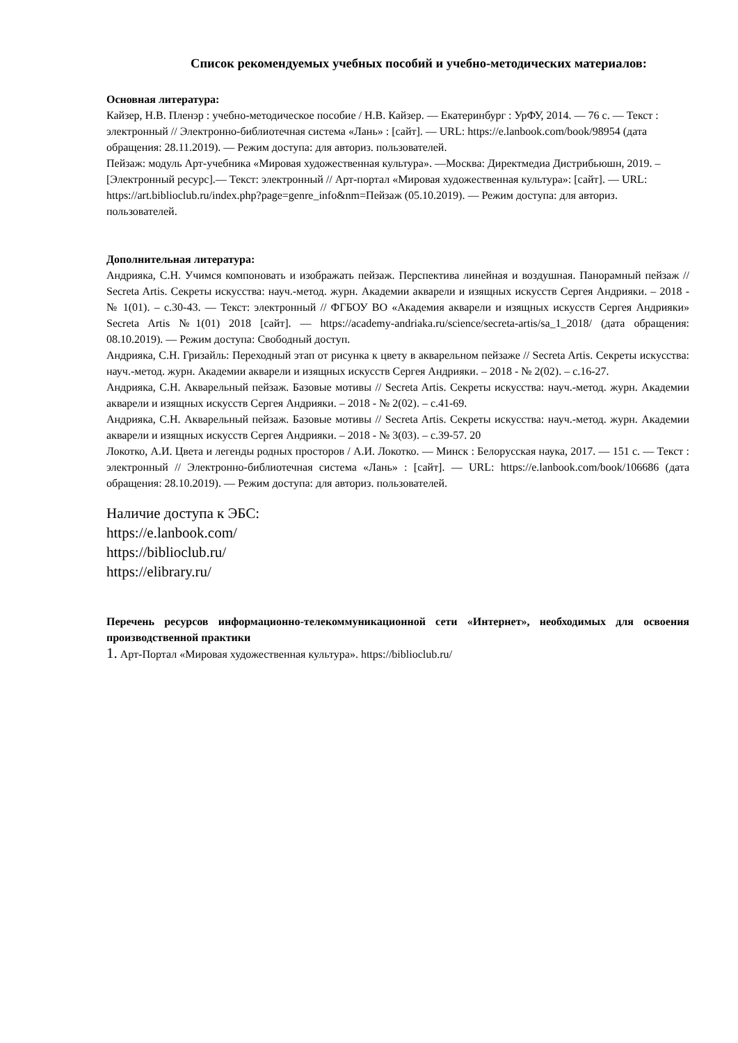Список рекомендуемых учебных пособий и учебно-методических материалов:
Основная литература:
Кайзер, Н.В. Пленэр : учебно-методическое пособие / Н.В. Кайзер. — Екатеринбург : УрФУ, 2014. — 76 с. — Текст : электронный // Электронно-библиотечная система «Лань» : [сайт]. — URL: https://e.lanbook.com/book/98954 (дата обращения: 28.11.2019). — Режим доступа: для авториз. пользователей.
Пейзаж: модуль Арт-учебника «Мировая художественная культура». —Москва: Директмедиа Дистрибьюшн, 2019. – [Электронный ресурс].— Текст: электронный // Арт-портал «Мировая художественная культура»: [сайт]. — URL: https://art.biblioclub.ru/index.php?page=genre_info&nm=Пейзаж (05.10.2019). — Режим доступа: для авториз. пользователей.
Дополнительная литература:
Андрияка, С.Н. Учимся компоновать и изображать пейзаж. Перспектива линейная и воздушная. Панорамный пейзаж // Secreta Artis. Секреты искусства: науч.-метод. журн. Академии акварели и изящных искусств Сергея Андрияки. – 2018 - № 1(01). – с.30-43. — Текст: электронный // ФГБОУ ВО «Академия акварели и изящных искусств Сергея Андрияки» Secreta Artis №1(01) 2018 [сайт]. — https://academy-andriaka.ru/science/secreta-artis/sa_1_2018/ (дата обращения: 08.10.2019). — Режим доступа: Свободный доступ.
Андрияка, С.Н. Гризайль: Переходный этап от рисунка к цвету в акварельном пейзаже // Secreta Artis. Секреты искусства: науч.-метод. журн. Академии акварели и изящных искусств Сергея Андрияки. – 2018 - № 2(02). – с.16-27.
Андрияка, С.Н. Акварельный пейзаж. Базовые мотивы // Secreta Artis. Секреты искусства: науч.-метод. журн. Академии акварели и изящных искусств Сергея Андрияки. – 2018 - № 2(02). – с.41-69.
Андрияка, С.Н. Акварельный пейзаж. Базовые мотивы // Secreta Artis. Секреты искусства: науч.-метод. журн. Академии акварели и изящных искусств Сергея Андрияки. – 2018 - № 3(03). – с.39-57. 20
Локотко, А.И. Цвета и легенды родных просторов / А.И. Локотко. — Минск : Белорусская наука, 2017. — 151 с. — Текст : электронный // Электронно-библиотечная система «Лань» : [сайт]. — URL: https://e.lanbook.com/book/106686 (дата обращения: 28.10.2019). — Режим доступа: для авториз. пользователей.
Наличие доступа к ЭБС:
https://e.lanbook.com/
https://biblioclub.ru/
https://elibrary.ru/
Перечень ресурсов информационно-телекоммуникационной сети «Интернет», необходимых для освоения производственной практики
1. Арт-Портал «Мировая художественная культура». https://biblioclub.ru/